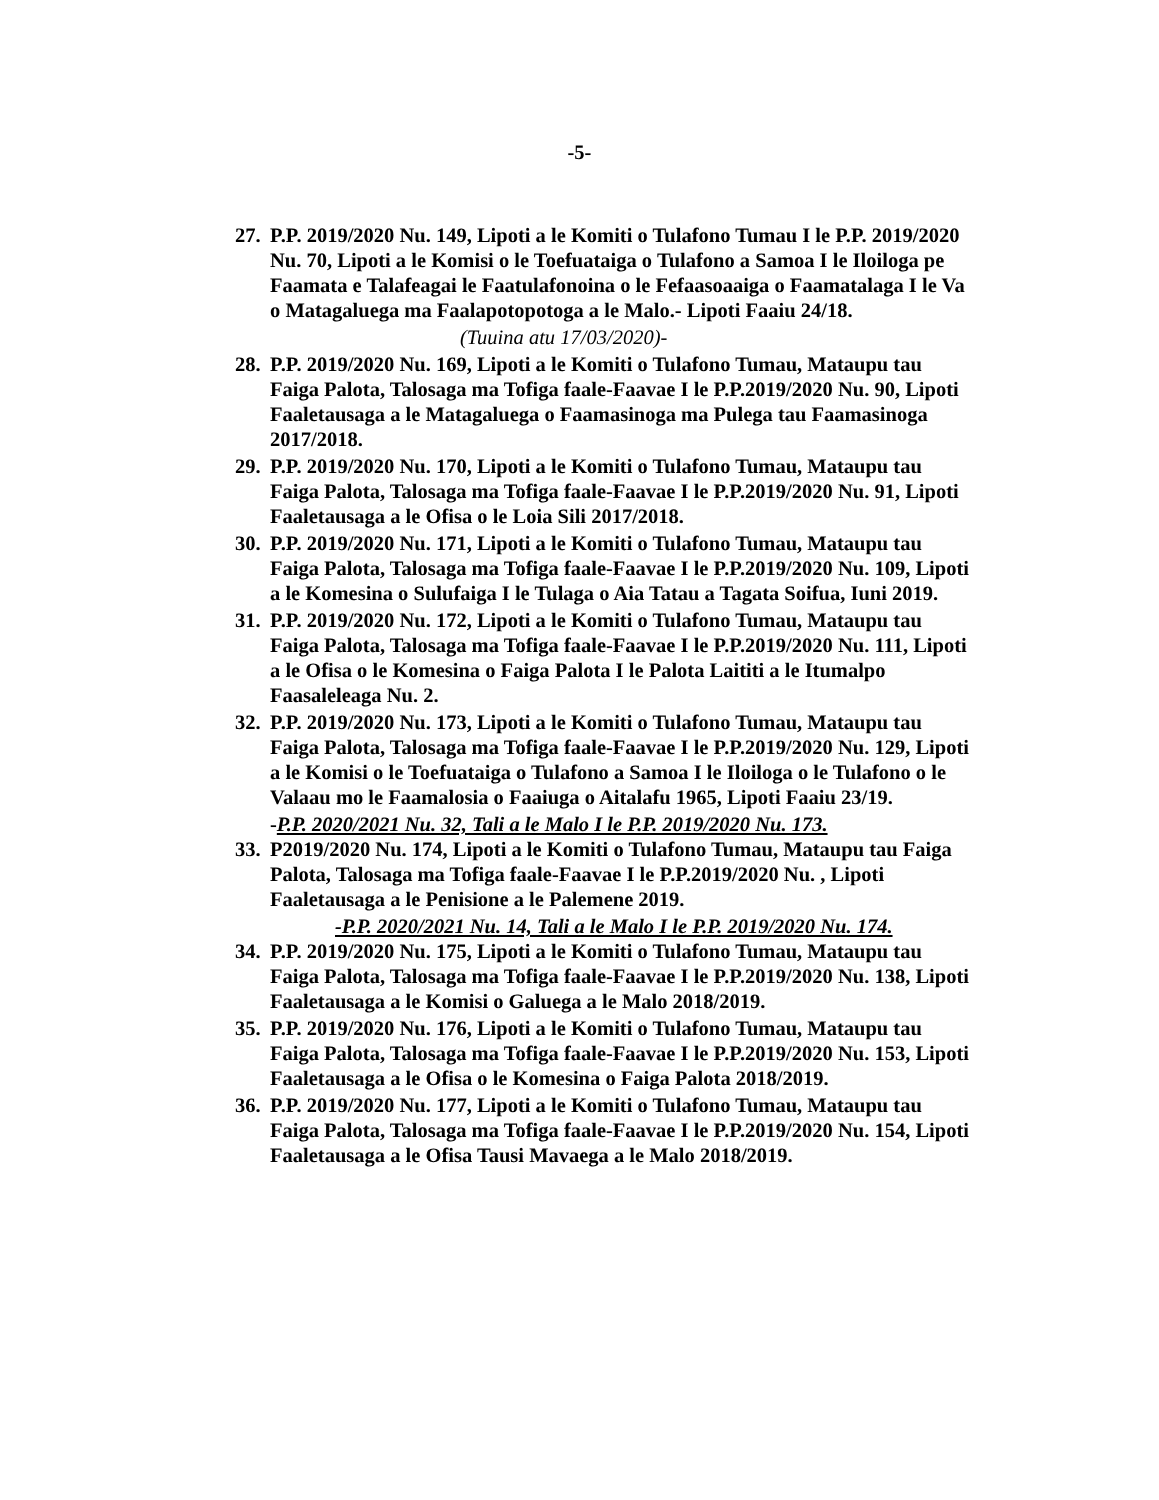-5-
27.
P.P. 2019/2020 Nu. 149, Lipoti a le Komiti o Tulafono Tumau I le P.P. 2019/2020 Nu. 70, Lipoti a le Komisi o le Toefuataiga o Tulafono a Samoa I le Iloiloga pe Faamata e Talafeagai le Faatulafonoina o le Fefaasoaaiga o Faamatalaga I le Va o Matagaluega ma Faalapotopotoga a le Malo.- Lipoti Faaiu 24/18.
(Tuuina atu 17/03/2020)-
28.
P.P. 2019/2020 Nu. 169, Lipoti a le Komiti o Tulafono Tumau, Mataupu tau Faiga Palota, Talosaga ma Tofiga faale-Faavae I le P.P.2019/2020 Nu. 90, Lipoti Faaletausaga a le Matagaluega o Faamasinoga ma Pulega tau Faamasinoga 2017/2018.
29.
P.P. 2019/2020 Nu. 170, Lipoti a le Komiti o Tulafono Tumau, Mataupu tau Faiga Palota, Talosaga ma Tofiga faale-Faavae I le P.P.2019/2020 Nu. 91, Lipoti Faaletausaga a le Ofisa o le Loia Sili 2017/2018.
30.
P.P. 2019/2020 Nu. 171, Lipoti a le Komiti o Tulafono Tumau, Mataupu tau Faiga Palota, Talosaga ma Tofiga faale-Faavae I le P.P.2019/2020 Nu. 109, Lipoti a le Komesina o Sulufaiga I le Tulaga o Aia Tatau a Tagata Soifua, Iuni 2019.
31.
P.P. 2019/2020 Nu. 172, Lipoti a le Komiti o Tulafono Tumau, Mataupu tau Faiga Palota, Talosaga ma Tofiga faale-Faavae I le P.P.2019/2020 Nu. 111, Lipoti a le Ofisa o le Komesina o Faiga Palota I le Palota Laititi a le Itumalpo Faasaleleaga Nu. 2.
32.
P.P. 2019/2020 Nu. 173, Lipoti a le Komiti o Tulafono Tumau, Mataupu tau Faiga Palota, Talosaga ma Tofiga faale-Faavae I le P.P.2019/2020 Nu. 129, Lipoti a le Komisi o le Toefuataiga o Tulafono a Samoa I le Iloiloga o le Tulafono o le Valaau mo le Faamalosia o Faaiuga o Aitalafu 1965, Lipoti Faaiu 23/19.
-P.P. 2020/2021 Nu. 32, Tali a le Malo I le P.P. 2019/2020 Nu. 173.
33.
P2019/2020 Nu. 174, Lipoti a le Komiti o Tulafono Tumau, Mataupu tau Faiga Palota, Talosaga ma Tofiga faale-Faavae I le P.P.2019/2020 Nu. , Lipoti Faaletausaga a le Penisione a le Palemene 2019.
-P.P. 2020/2021 Nu. 14, Tali a le Malo I le P.P. 2019/2020 Nu. 174.
34.
P.P. 2019/2020 Nu. 175, Lipoti a le Komiti o Tulafono Tumau, Mataupu tau Faiga Palota, Talosaga ma Tofiga faale-Faavae I le P.P.2019/2020 Nu. 138, Lipoti Faaletausaga a le Komisi o Galuega a le Malo 2018/2019.
35.
P.P. 2019/2020 Nu. 176, Lipoti a le Komiti o Tulafono Tumau, Mataupu tau Faiga Palota, Talosaga ma Tofiga faale-Faavae I le P.P.2019/2020 Nu. 153, Lipoti Faaletausaga a le Ofisa o le Komesina o Faiga Palota 2018/2019.
36.
P.P. 2019/2020 Nu. 177, Lipoti a le Komiti o Tulafono Tumau, Mataupu tau Faiga Palota, Talosaga ma Tofiga faale-Faavae I le P.P.2019/2020 Nu. 154, Lipoti Faaletausaga a le Ofisa Tausi Mavaega a le Malo 2018/2019.